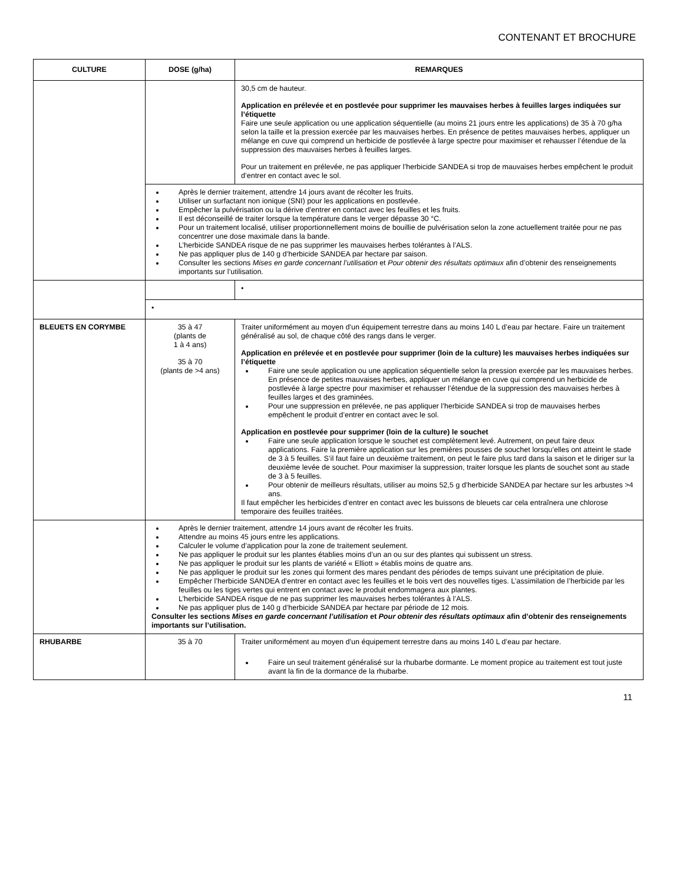CONTENANT ET BROCHURE
| CULTURE | DOSE (g/ha) | REMARQUES |
| --- | --- | --- |
| | | 30,5 cm de hauteur. Application en prélevée et en postlevée pour supprimer les mauvaises herbes à feuilles larges indiquées sur l’étiquette Faire une seule application ou une application séquentielle (au moins 21 jours entre les applications) de 35 à 70 g/ha selon la taille et la pression exercée par les mauvaises herbes. En présence de petites mauvaises herbes, appliquer un mélange en cuve qui comprend un herbicide de postlevée à large spectre pour maximiser et rehausser l’étendue de la suppression des mauvaises herbes à feuilles larges. Pour un traitement en prélevée, ne pas appliquer l’herbicide SANDEA si trop de mauvaises herbes empêchent le produit d’entrer en contact avec le sol. |
| | Après le dernier traitement, attendre 14 jours avant de récolter les fruits. Utiliser un surfactant non ionique (SNI) pour les applications en postlevée. Empêcher la pulvérisation ou la dérive d’entrer en contact avec les feuilles et les fruits. Il est déconseillé de traiter lorsque la température dans le verger dépasse 30 °C. Pour un traitement localisé, utiliser proportionnellement moins de bouillie de pulvérisation selon la zone actuellement traitée pour ne pas concentrer une dose maximale dans la bande. L’herbicide SANDEA risque de ne pas supprimer les mauvaises herbes tolérantes à l’ALS. Ne pas appliquer plus de 140 g d’herbicide SANDEA par hectare par saison. Consulter les sections Mises en garde concernant l’utilisation et Pour obtenir des résultats optimaux afin d’obtenir des renseignements importants sur l’utilisation. | |
| | | • |
| | • | |
| BLEUETS EN CORYMBE | 35 à 47 (plants de 1 à 4 ans) 35 à 70 (plants de >4 ans) | Traiter uniformément au moyen d’un équipement terrestre dans au moins 140 L d’eau par hectare. Faire un traitement généralisé au sol, de chaque côté des rangs dans le verger. Application en prélevée et en postlevée pour supprimer (loin de la culture) les mauvaises herbes indiquées sur l’étiquette Faire une seule application ou une application séquentielle selon la pression exercée par les mauvaises herbes. En présence de petites mauvaises herbes, appliquer un mélange en cuve qui comprend un herbicide de postlevée à large spectre pour maximiser et rehausser l’étendue de la suppression des mauvaises herbes à feuilles larges et des graminées. Pour une suppression en prélevée, ne pas appliquer l’herbicide SANDEA si trop de mauvaises herbes empêchent le produit d’entrer en contact avec le sol. Application en postlevée pour supprimer (loin de la culture) le souchet Faire une seule application lorsque le souchet est complètement levé. Autrement, on peut faire deux applications. Faire la première application sur les premières pousses de souchet lorsqu’elles ont atteint le stade de 3 à 5 feuilles. S’il faut faire un deuxième traitement, on peut le faire plus tard dans la saison et le diriger sur la deuxième levée de souchet. Pour maximiser la suppression, traiter lorsque les plants de souchet sont au stade de 3 à 5 feuilles. Pour obtenir de meilleurs résultats, utiliser au moins 52,5 g d’herbicide SANDEA par hectare sur les arbustes >4 ans. Il faut empêcher les herbicides d’entrer en contact avec les buissons de bleuets car cela entraînera une chlorose temporaire des feuilles traitées. |
| | Après le dernier traitement, attendre 14 jours avant de récolter les fruits. Attendre au moins 45 jours entre les applications. Calculer le volume d’application pour la zone de traitement seulement. Ne pas appliquer le produit sur les plantes établies moins d’un an ou sur des plantes qui subissent un stress. Ne pas appliquer le produit sur les plants de variété « Elliott » établis moins de quatre ans. Ne pas appliquer le produit sur les zones qui forment des mares pendant des périodes de temps suivant une précipitation de pluie. Empêcher l’herbicide SANDEA d’entrer en contact avec les feuilles et le bois vert des nouvelles tiges. L’assimilation de l’herbicide par les feuilles ou les tiges vertes qui entrent en contact avec le produit endommagera aux plantes. L’herbicide SANDEA risque de ne pas supprimer les mauvaises herbes tolérantes à l’ALS. Ne pas appliquer plus de 140 g d’herbicide SANDEA par hectare par période de 12 mois. Consulter les sections Mises en garde concernant l’utilisation et Pour obtenir des résultats optimaux afin d’obtenir des renseignements importants sur l’utilisation. | |
| RHUBARBE | 35 à 70 | Traiter uniformément au moyen d’un équipement terrestre dans au moins 140 L d’eau par hectare. Faire un seul traitement généralisé sur la rhubarbe dormante. Le moment propice au traitement est tout juste avant la fin de la dormance de la rhubarbe. |
11